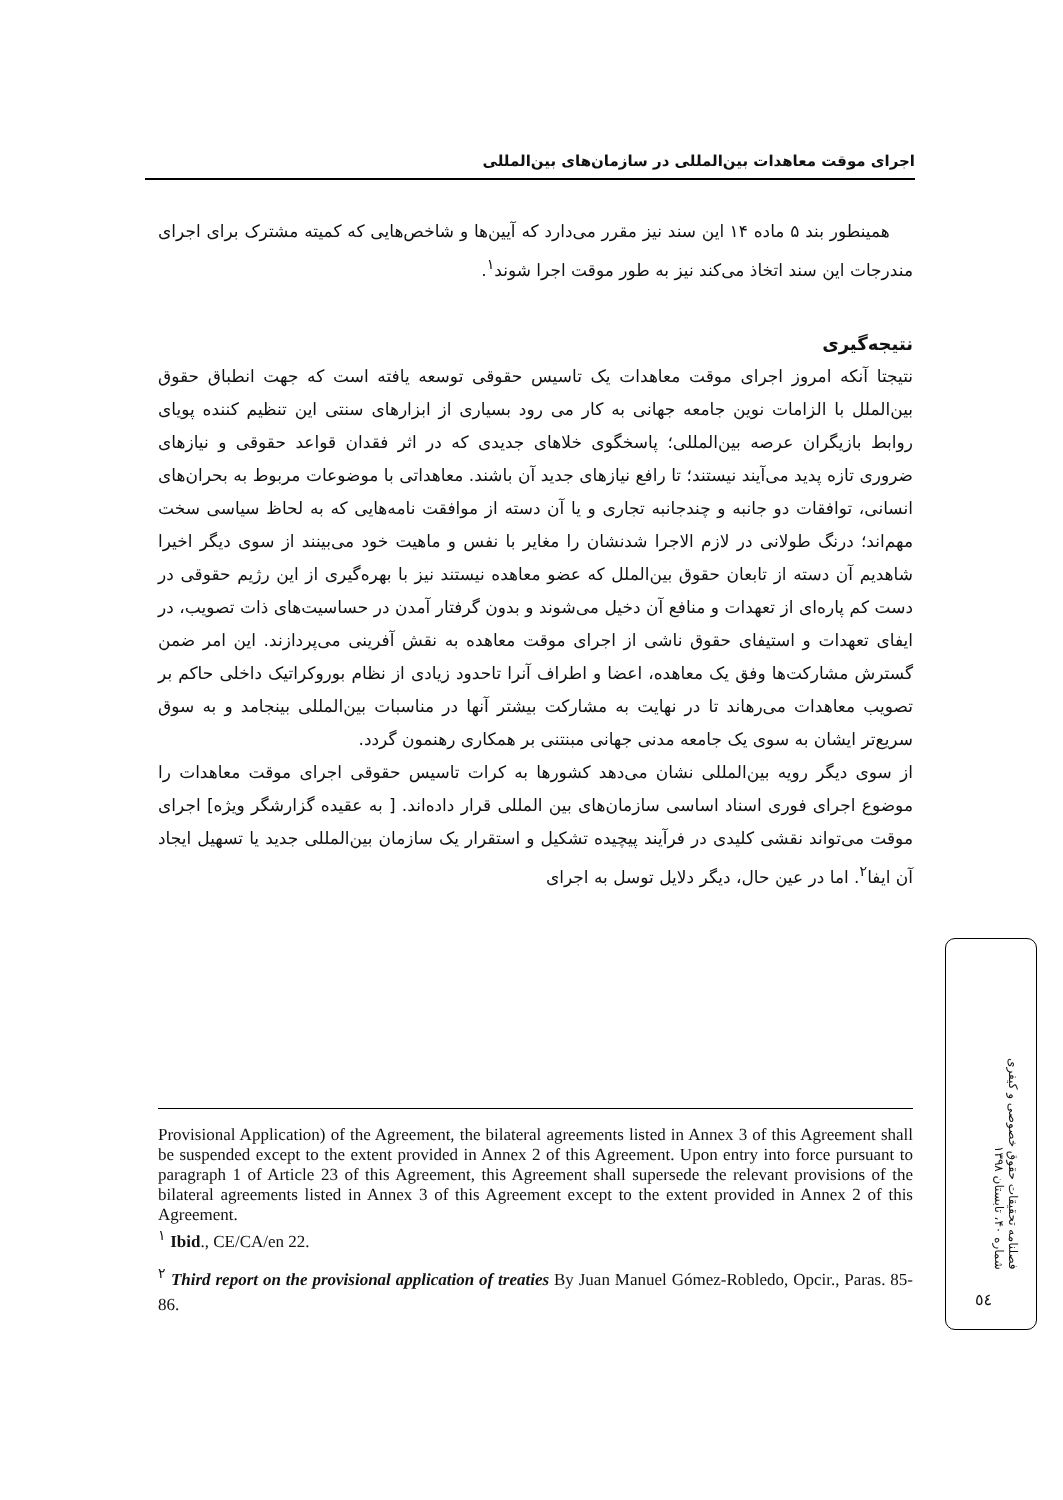اجرای موقت معاهدات بین‌المللی در سازمان‌های بین‌المللی
همینطور بند ۵ ماده ۱۴ این سند نیز مقرر می‌دارد که آیین‌ها و شاخص‌هایی که کمیته مشترک برای اجرای مندرجات این سند اتخاذ می‌کند نیز به طور موقت اجرا شوند<sup>۱</sup>.
نتیجه‌گیری
نتیجتا آنکه امروز اجرای موقت معاهدات یک تاسیس حقوقی توسعه یافته است که جهت انطباق حقوق بین‌الملل با الزامات نوین جامعه جهانی به کار می رود بسیاری از ابزارهای سنتی این تنظیم کننده پویای روابط بازیگران عرصه بین‌المللی؛ پاسخگوی خلاهای جدیدی که در اثر فقدان قواعد حقوقی و نیازهای ضروری تازه پدید می‌آیند نیستند؛ تا رافع نیازهای جدید آن باشند. معاهداتی با موضوعات مربوط به بحران‌های انسانی، توافقات دو جانبه و چندجانبه تجاری و یا آن دسته از موافقت نامه‌هایی که به لحاظ سیاسی سخت مهم‌اند؛ درنگ طولانی در لازم الاجرا شدنشان را مغایر با نفس و ماهیت خود می‌بینند از سوی دیگر اخیرا شاهدیم آن دسته از تابعان حقوق بین‌الملل که عضو معاهده نیستند نیز با بهره‌گیری از این رژیم حقوقی در دست کم پاره‌ای از تعهدات و منافع آن دخیل می‌شوند و بدون گرفتار آمدن در حساسیت‌های ذات تصویب، در ایفای تعهدات و استیفای حقوق ناشی از اجرای موقت معاهده به نقش آفرینی می‌پردازند. این امر ضمن گسترش مشارکت‌ها وفق یک معاهده، اعضا و اطراف آنرا تاحدود زیادی از نظام بوروکراتیک داخلی حاکم بر تصویب معاهدات می‌رهاند تا در نهایت به مشارکت بیشتر آنها در مناسبات بین‌المللی بینجامد و به سوق سریع‌تر ایشان به سوی یک جامعه مدنی جهانی مبنتنی بر همکاری رهنمون گردد.
از سوی دیگر رویه بین‌المللی نشان می‌دهد کشورها به کرات تاسیس حقوقی اجرای موقت معاهدات را موضوع اجرای فوری اسناد اساسی سازمان‌های بین المللی قرار داده‌اند. [ به عقیده گزارشگر ویژه] اجرای موقت می‌تواند نقشی کلیدی در فرآیند پیچیده تشکیل و استقرار یک سازمان بین‌المللی جدید یا تسهیل ایجاد آن ایفا<sup>۲</sup>. اما در عین حال، دیگر دلایل توسل به اجرای
Provisional Application) of the Agreement, the bilateral agreements listed in Annex 3 of this Agreement shall be suspended except to the extent provided in Annex 2 of this Agreement. Upon entry into force pursuant to paragraph 1 of Article 23 of this Agreement, this Agreement shall supersede the relevant provisions of the bilateral agreements listed in Annex 3 of this Agreement except to the extent provided in Annex 2 of this Agreement.
<sup>۱</sup> Ibid., CE/CA/en 22.
<sup>۲</sup> Third report on the provisional application of treaties By Juan Manuel Gómez-Robledo, Opcir., Paras. 85-86.
فصلنامه تحقیقات حقوق خصوصی و کیفری
شماره ۴۰، تابستان ۱۳۹۸
٥٤